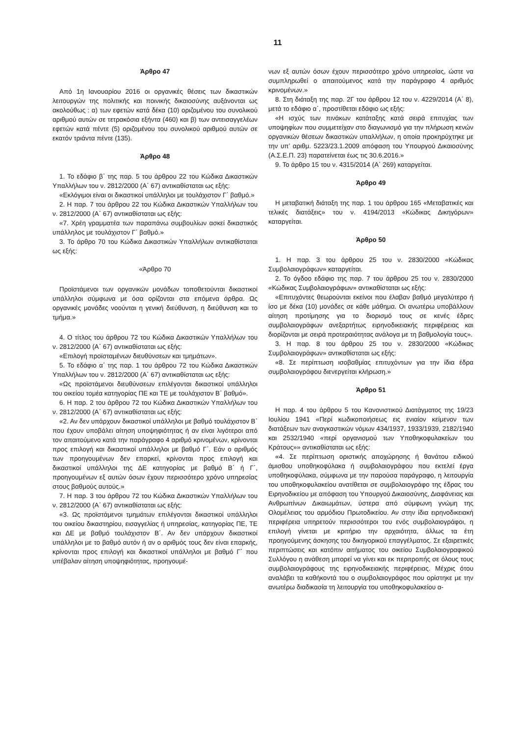11
Άρθρο 47
Από 1η Ιανουαρίου 2016 οι οργανικές θέσεις των δικαστικών λειτουργών της πολιτικής και ποινικής δικαιοσύνης αυξάνονται ως ακολούθως : α) των εφετών κατά δέκα (10) οριζομένου του συνολικού αριθμού αυτών σε τετρακόσια εξήντα (460) και β) των αντεισαγγελέων εφετών κατά πέντε (5) οριζομένου του συνολικού αριθμού αυτών σε εκατόν τριάντα πέντε (135).
Άρθρο 48
1. Το εδάφιο β΄ της παρ. 5 του άρθρου 22 του Κώδικα Δικαστικών Υπαλλήλων του ν. 2812/2000 (Α΄ 67) αντικαθίσταται ως εξής:
«Εκλόγιμοι είναι οι δικαστικοί υπάλληλοι με τουλάχιστον Γ΄ βαθμό.»
2. Η παρ. 7 του άρθρου 22 του Κώδικα Δικαστικών Υπαλλήλων του ν. 2812/2000 (Α΄ 67) αντικαθίσταται ως εξής:
«7. Χρέη γραμματέα των παραπάνω συμβουλίων ασκεί δικαστικός υπάλληλος με τουλάχιστον Γ΄ βαθμό.»
3. Το άρθρο 70 του Κώδικα Δικαστικών Υπαλλήλων αντικαθίσταται ως εξής:
«Άρθρο 70
Προϊστάμενοι των οργανικών μονάδων τοποθετούνται δικαστικοί υπάλληλοι σύμφωνα με όσα ορίζονται στα επόμενα άρθρα. Ως οργανικές μονάδες νοούνται η γενική διεύθυνση, η διεύθυνση και το τμήμα.»
4. Ο τίτλος του άρθρου 72 του Κώδικα Δικαστικών Υπαλλήλων του ν. 2812/2000 (Α΄ 67) αντικαθίσταται ως εξής:
«Επιλογή προϊσταμένων διευθύνσεων και τμημάτων».
5. Το εδάφιο α΄ της παρ. 1 του άρθρου 72 του Κώδικα Δικαστικών Υπαλλήλων του ν. 2812/2000 (Α΄ 67) αντικαθίσταται ως εξής:
«Ως προϊστάμενοι διευθύνσεων επιλέγονται δικαστικοί υπάλληλοι του οικείου τομέα κατηγορίας ΠΕ και ΤΕ με τουλάχιστον Β΄ βαθμό».
6. Η παρ. 2 του άρθρου 72 του Κώδικα Δικαστικών Υπαλλήλων του ν. 2812/2000 (Α΄ 67) αντικαθίσταται ως εξής:
«2. Αν δεν υπάρχουν δικαστικοί υπάλληλοι με βαθμό τουλάχιστον Β΄ που έχουν υποβάλει αίτηση υποψηφιότητας ή αν είναι λιγότεροι από τον απαιτούμενο κατά την παράγραφο 4 αριθμό κρινομένων, κρίνονται προς επιλογή και δικαστικοί υπάλληλοι με βαθμό Γ΄. Εάν ο αριθμός των προηγουμένων δεν επαρκεί, κρίνονται προς επιλογή και δικαστικοί υπάλληλοι της ΔΕ κατηγορίας με βαθμό Β΄ ή Γ΄, προηγουμένων εξ αυτών όσων έχουν περισσότερο χρόνο υπηρεσίας στους βαθμούς αυτούς.»
7. Η παρ. 3 του άρθρου 72 του Κώδικα Δικαστικών Υπαλλήλων του ν. 2812/2000 (Α΄ 67) αντικαθίσταται ως εξής:
«3. Ως προϊστάμενοι τμημάτων επιλέγονται δικαστικοί υπάλληλοι του οικείου δικαστηρίου, εισαγγελίας ή υπηρεσίας, κατηγορίας ΠΕ, ΤΕ και ΔΕ με βαθμό τουλάχιστον Β΄. Αν δεν υπάρχουν δικαστικοί υπάλληλοι με το βαθμό αυτόν ή αν ο αριθμός τους δεν είναι επαρκής, κρίνονται προς επιλογή και δικαστικοί υπάλληλοι με βαθμό Γ΄ που υπέβαλαν αίτηση υποψηφιότητας, προηγουμέ-
νων εξ αυτών όσων έχουν περισσότερο χρόνο υπηρεσίας, ώστε να συμπληρωθεί ο απαιτούμενος κατά την παράγραφο 4 αριθμός κρινομένων.»
8. Στη διάταξη της παρ. 2Γ του άρθρου 12 του ν. 4229/2014 (Α΄ 8), μετά το εδάφιο α΄, προστίθεται εδάφιο ως εξής:
«Η ισχύς των πινάκων κατάταξης κατά σειρά επιτυχίας των υποψηφίων που συμμετείχαν στο διαγωνισμό για την πλήρωση κενών οργανικών θέσεων δικαστικών υπαλλήλων, η οποία προκηρύχτηκε με την υπ’ αριθμ. 5223/23.1.2009 απόφαση του Υπουργού Δικαιοσύνης (Α.Σ.Ε.Π. 23) παρατείνεται έως τις 30.6.2016.»
9. Το άρθρο 15 του ν. 4315/2014 (Α΄ 269) καταργείται.
Άρθρο 49
Η μεταβατική διάταξη της παρ. 1 του άρθρου 165 «Μεταβατικές και τελικές διατάξεις» του ν. 4194/2013 «Κώδικας Δικηγόρων» καταργείται.
Άρθρο 50
1. Η παρ. 3 του άρθρου 25 του ν. 2830/2000 «Κώδικας Συμβολαιογράφων» καταργείται.
2. Το όγδοο εδάφιο της παρ. 7 του άρθρου 25 του ν. 2830/2000 «Κώδικας Συμβολαιογράφων» αντικαθίσταται ως εξής:
«Επιτυχόντες θεωρούνται εκείνοι που έλαβαν βαθμό μεγαλύτερο ή ίσο με δέκα (10) μονάδες σε κάθε μάθημα. Οι ανωτέρω υποβάλλουν αίτηση προτίμησης για το διορισμό τους σε κενές έδρες συμβολαιογράφων ανεξαρτήτως ειρηνοδικειακής περιφέρειας και διορίζονται με σειρά προτεραιότητας ανάλογα με τη βαθμολογία τους».
3. Η παρ. 8 του άρθρου 25 του ν. 2830/2000 «Κώδικας Συμβολαιογράφων» αντικαθίσταται ως εξής:
«8. Σε περίπτωση ισοβαθμίας επιτυχόντων για την ίδια έδρα συμβολαιογράφου διενεργείται κλήρωση.»
Άρθρο 51
Η παρ. 4 του άρθρου 5 του Κανονιστικού Διατάγματος της 19/23 Ιουλίου 1941 «Περί κωδικοποιήσεως εις ενιαίον κείμενον των διατάξεων των αναγκαστικών νόμων 434/1937, 1933/1939, 2182/1940 και 2532/1940 «περί οργανισμού των Υποθηκοφυλακείων του Κράτους»» αντικαθίσταται ως εξής:
«4. Σε περίπτωση οριστικής αποχώρησης ή θανάτου ειδικού άμισθου υποθηκοφύλακα ή συμβολαιογράφου που εκτελεί έργα υποθηκοφύλακα, σύμφωνα με την παρούσα παράγραφο, η λειτουργία του υποθηκοφυλακείου ανατίθεται σε συμβολαιογράφο της έδρας του Ειρηνοδικείου με απόφαση του Υπουργού Δικαιοσύνης, Διαφάνειας και Ανθρωπίνων Δικαιωμάτων, ύστερα από σύμφωνη γνώμη της Ολομέλειας του αρμόδιου Πρωτοδικείου. Αν στην ίδια ειρηνοδικειακή περιφέρεια υπηρετούν περισσότεροι του ενός συμβολαιογράφοι, η επιλογή γίνεται με κριτήριο την αρχαιότητα, άλλως τα έτη προηγούμενης άσκησης του δικηγορικού επαγγέλματος. Σε εξαιρετικές περιπτώσεις και κατόπιν αιτήματος του οικείου Συμβολαιογραφικού Συλλόγου η ανάθεση μπορεί να γίνει και εκ περιτροπής σε όλους τους συμβολαιογράφους της ειρηνοδικειακής περιφέρειας. Μέχρις ότου αναλάβει τα καθήκοντά του ο συμβολαιογράφος που ορίστηκε με την ανωτέρω διαδικασία τη λειτουργία του υποθηκοφυλακείου α-